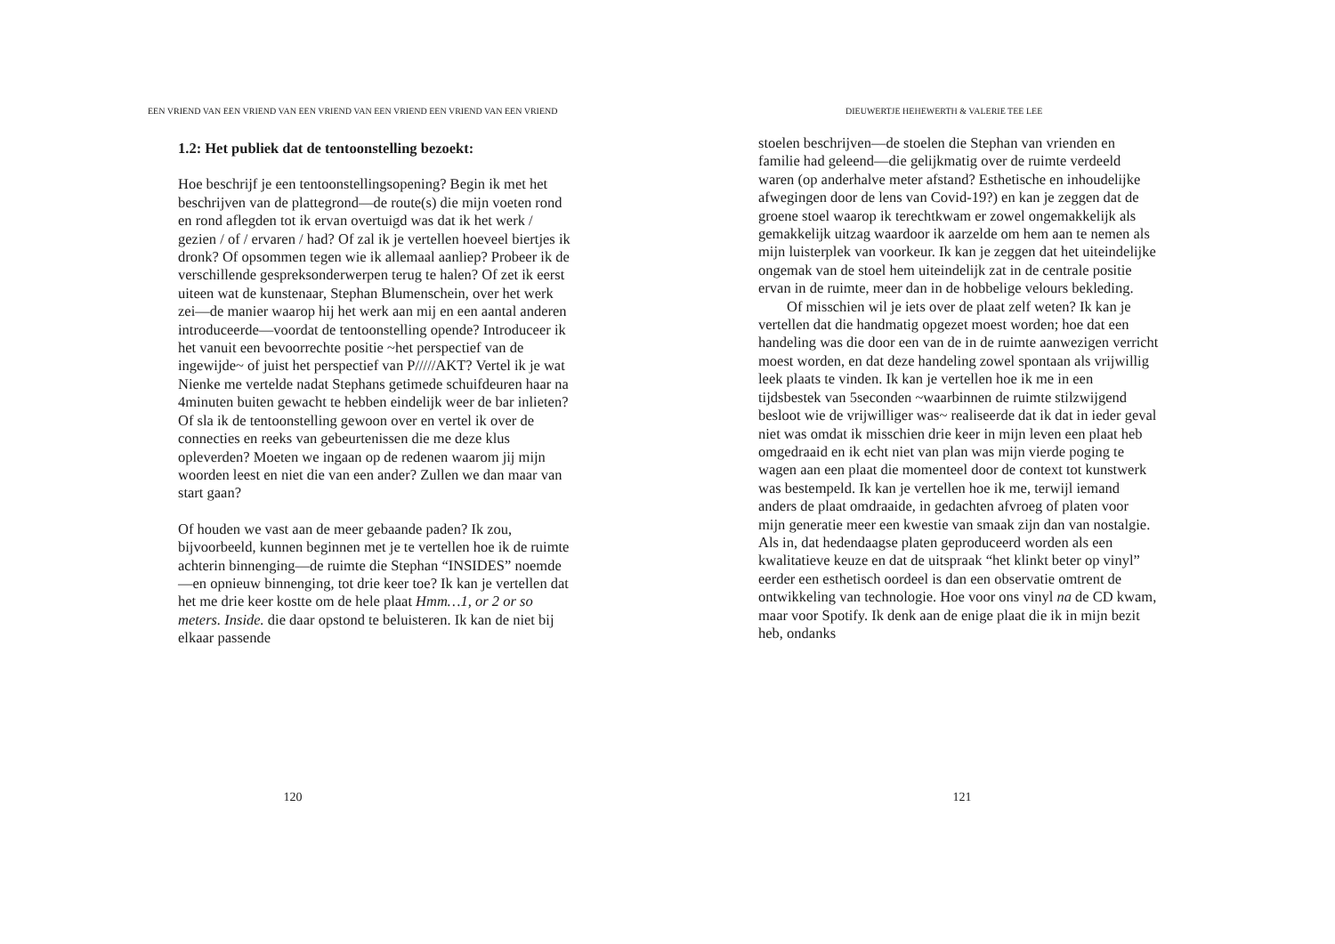EEN VRIEND VAN EEN VRIEND VAN EEN VRIEND VAN EEN VRIEND EEN VRIEND VAN EEN VRIEND
1.2: Het publiek dat de tentoonstelling bezoekt:
Hoe beschrijf je een tentoonstellingsopening? Begin ik met het beschrijven van de plattegrond—de route(s) die mijn voeten rond en rond aflegden tot ik ervan overtuigd was dat ik het werk / gezien / of / ervaren / had? Of zal ik je vertellen hoeveel biertjes ik dronk? Of opsommen tegen wie ik allemaal aanliep? Probeer ik de verschillende gespreksonderwerpen terug te halen? Of zet ik eerst uiteen wat de kunstenaar, Stephan Blumenschein, over het werk zei—de manier waarop hij het werk aan mij en een aantal anderen introduceerde—voordat de tentoonstelling opende? Introduceer ik het vanuit een bevoorrechte positie ~het perspectief van de ingewijde~ of juist het perspectief van P/////AKT? Vertel ik je wat Nienke me vertelde nadat Stephans getimede schuifdeuren haar na 4minuten buiten gewacht te hebben eindelijk weer de bar inlieten? Of sla ik de tentoonstelling gewoon over en vertel ik over de connecties en reeks van gebeurtenissen die me deze klus opleverden? Moeten we ingaan op de redenen waarom jij mijn woorden leest en niet die van een ander? Zullen we dan maar van start gaan?
Of houden we vast aan de meer gebaande paden? Ik zou, bijvoorbeeld, kunnen beginnen met je te vertellen hoe ik de ruimte achterin binnenging—de ruimte die Stephan “INSIDES” noemde—en opnieuw binnenging, tot drie keer toe? Ik kan je vertellen dat het me drie keer kostte om de hele plaat Hmm…1, or 2 or so meters. Inside. die daar opstond te beluisteren. Ik kan de niet bij elkaar passende
120
DIEUWERTJE HEHEWERTH & VALERIE TEE LEE
stoelen beschrijven—de stoelen die Stephan van vrienden en familie had geleend—die gelijkmatig over de ruimte verdeeld waren (op anderhalve meter afstand? Esthetische en inhoudelijke afwegingen door de lens van Covid-19?) en kan je zeggen dat de groene stoel waarop ik terechtkwam er zowel ongemakkelijk als gemakkelijk uitzag waardoor ik aarzelde om hem aan te nemen als mijn luisterplek van voorkeur. Ik kan je zeggen dat het uiteindelijke ongemak van de stoel hem uiteindelijk zat in de centrale positie ervan in de ruimte, meer dan in de hobbelige velours bekleding.
Of misschien wil je iets over de plaat zelf weten? Ik kan je vertellen dat die handmatig opgezet moest worden; hoe dat een handeling was die door een van de in de ruimte aanwezigen verricht moest worden, en dat deze handeling zowel spontaan als vrijwillig leek plaats te vinden. Ik kan je vertellen hoe ik me in een tijdsbestek van 5seconden ~waarbinnen de ruimte stilzwijgend besloot wie de vrijwilliger was~ realiseerde dat ik dat in ieder geval niet was omdat ik misschien drie keer in mijn leven een plaat heb omgedraaid en ik echt niet van plan was mijn vierde poging te wagen aan een plaat die momenteel door de context tot kunstwerk was bestempeld. Ik kan je vertellen hoe ik me, terwijl iemand anders de plaat omdraaide, in gedachten afvroeg of platen voor mijn generatie meer een kwestie van smaak zijn dan van nostalgie. Als in, dat hedendaagse platen geproduceerd worden als een kwalitatieve keuze en dat de uitspraak “het klinkt beter op vinyl” eerder een esthetisch oordeel is dan een observatie omtrent de ontwikkeling van technologie. Hoe voor ons vinyl na de CD kwam, maar voor Spotify. Ik denk aan de enige plaat die ik in mijn bezit heb, ondanks
121